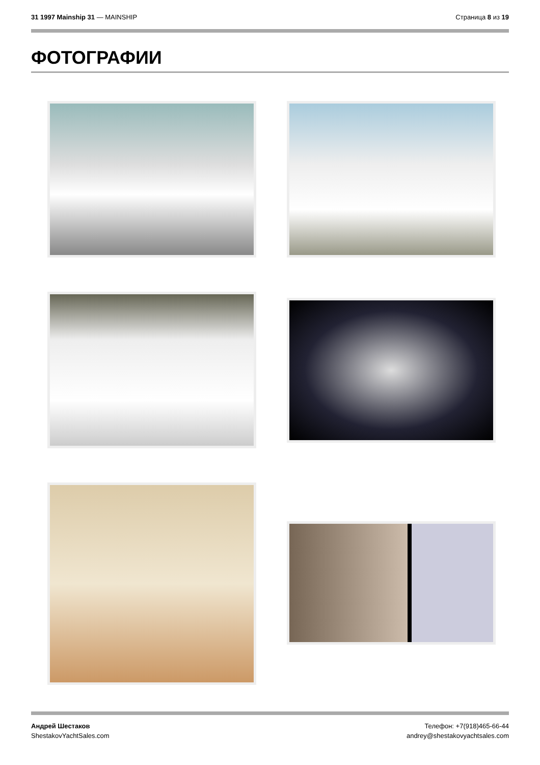31 1997 Mainship 31 — MAINSHIP Страница 8 из 19
ФОТОГРАФИИ
Андрей Шестаков
ShestakovYachtSales.com
Телефон: +7(918)465-66-44
andrey@shestakovyachtsales.com